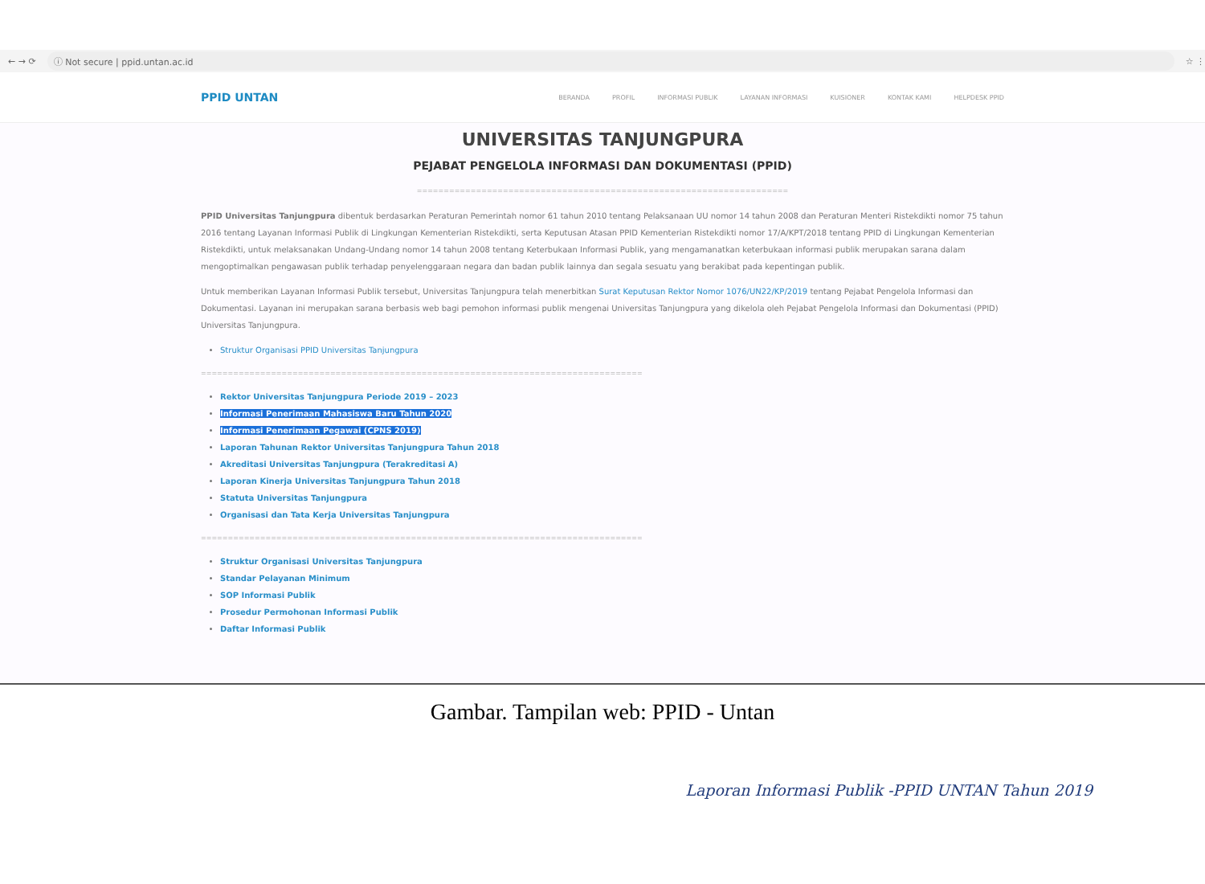← → ⟳ ⓘ Not secure | ppid.untan.ac.id ☆ ⋮
PPID UNTAN
BERANDA PROFIL INFORMASI PUBLIK LAYANAN INFORMASI KUISIONER KONTAK KAMI HELPDESK PPID
UNIVERSITAS TANJUNGPURA
PEJABAT PENGELOLA INFORMASI DAN DOKUMENTASI (PPID)
=====================================================================
PPID Universitas Tanjungpura dibentuk berdasarkan Peraturan Pemerintah nomor 61 tahun 2010 tentang Pelaksanaan UU nomor 14 tahun 2008 dan Peraturan Menteri Ristekdikti nomor 75 tahun 2016 tentang Layanan Informasi Publik di Lingkungan Kementerian Ristekdikti, serta Keputusan Atasan PPID Kementerian Ristekdikti nomor 17/A/KPT/2018 tentang PPID di Lingkungan Kementerian Ristekdikti, untuk melaksanakan Undang-Undang nomor 14 tahun 2008 tentang Keterbukaan Informasi Publik, yang mengamanatkan keterbukaan informasi publik merupakan sarana dalam mengoptimalkan pengawasan publik terhadap penyelenggaraan negara dan badan publik lainnya dan segala sesuatu yang berakibat pada kepentingan publik.
Untuk memberikan Layanan Informasi Publik tersebut, Universitas Tanjungpura telah menerbitkan Surat Keputusan Rektor Nomor 1076/UN22/KP/2019 tentang Pejabat Pengelola Informasi dan Dokumentasi. Layanan ini merupakan sarana berbasis web bagi pemohon informasi publik mengenai Universitas Tanjungpura yang dikelola oleh Pejabat Pengelola Informasi dan Dokumentasi (PPID) Universitas Tanjungpura.
Struktur Organisasi PPID Universitas Tanjungpura
==================================================================================
Rektor Universitas Tanjungpura Periode 2019 – 2023
Informasi Penerimaan Mahasiswa Baru Tahun 2020
Informasi Penerimaan Pegawai (CPNS 2019)
Laporan Tahunan Rektor Universitas Tanjungpura Tahun 2018
Akreditasi Universitas Tanjungpura (Terakreditasi A)
Laporan Kinerja Universitas Tanjungpura Tahun 2018
Statuta Universitas Tanjungpura
Organisasi dan Tata Kerja Universitas Tanjungpura
==================================================================================
Struktur Organisasi Universitas Tanjungpura
Standar Pelayanan Minimum
SOP Informasi Publik
Prosedur Permohonan Informasi Publik
Daftar Informasi Publik
Gambar. Tampilan web: PPID - Untan
Laporan Informasi Publik -PPID UNTAN Tahun 2019